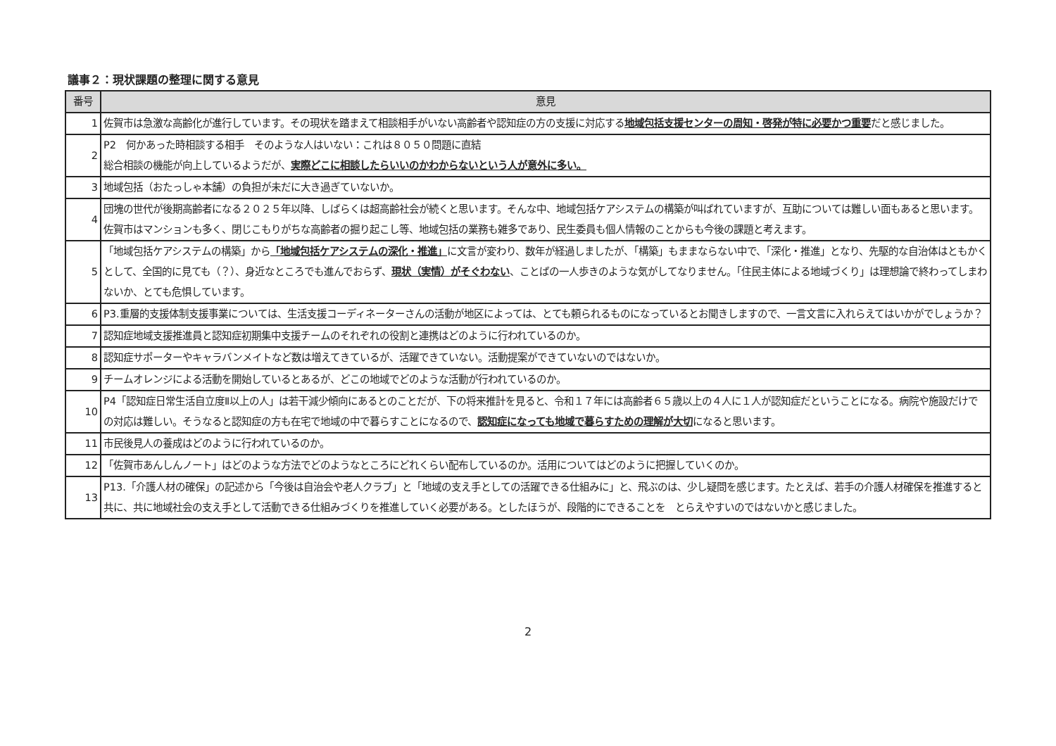議事２：現状課題の整理に関する意見
| 番号 | 意見 |
| --- | --- |
| 1 | 佐賀市は急激な高齢化が進行しています。その現状を踏まえて相談相手がいない高齢者や認知症の方の支援に対応する 地域包括支援センターの周知・啓発が特に必要かつ重要 だと感じました。 |
| 2 | P2 何かあった時相談する相手 そのような人はいない：これは８０５０問題に直結 総合相談の機能が向上しているようだが、 実際どこに相談したらいいのかわからないという人が意外に多い。 |
| 3 | 地域包括（おたっしゃ本舗）の負担が未だに大き過ぎていないか。 |
| 4 | 団塊の世代が後期高齢者になる２０２５年以降、しばらくは超高齢社会が続くと思います。そんな中、地域包括ケアシステムの構築が叫ばれていますが、互助については難しい面もあると思います。佐賀市はマンションも多く、閉じこもりがちな高齢者の掘り起こし等、地域包括の業務も雑多であり、民生委員も個人情報のことからも今後の課題と考えます。 |
| 5 | 「地域包括ケアシステムの構築」から 「地域包括ケアシステムの深化・推進」 に文言が変わり、数年が経過しましたが、「構築」もままならない中で、「深化・推進」となり、先駆的な自治体はともかくとして、全国的に見ても（？）、身近なところでも進んでおらず、 現状（実情）がそぐわない 、ことばの一人歩きのような気がしてなりません。「住民主体による地域づくり」は理想論で終わってしまわないか、とても危惧しています。 |
| 6 | P3.重層的支援体制支援事業については、生活支援コーディネーターさんの活動が地区によっては、とても頼られるものになっているとお聞きしますので、一言文言に入れらえてはいかがでしょうか？ |
| 7 | 認知症地域支援推進員と認知症初期集中支援チームのそれぞれの役割と連携はどのように行われているのか。 |
| 8 | 認知症サポーターやキャラバンメイトなど数は増えてきているが、活躍できていない。活動提案ができていないのではないか。 |
| 9 | チームオレンジによる活動を開始しているとあるが、どこの地域でどのような活動が行われているのか。 |
| 10 | P4「認知症日常生活自立度Ⅱ以上の人」は若干減少傾向にあるとのことだが、下の将来推計を見ると、令和１７年には高齢者６５歳以上の４人に１人が認知症だということになる。病院や施設だけでの対応は難しい。そうなると認知症の方も在宅で地域の中で暮らすことになるので、 認知症になっても地域で暮らすための理解が大切 になると思います。 |
| 11 | 市民後見人の養成はどのように行われているのか。 |
| 12 | 「佐賀市あんしんノート」はどのような方法でどのようなところにどれくらい配布しているのか。活用についてはどのように把握していくのか。 |
| 13 | P13.「介護人材の確保」の記述から「今後は自治会や老人クラブ」と「地域の支え手としての活躍できる仕組みに」と、飛ぶのは、少し疑問を感じます。たとえば、若手の介護人材確保を推進すると共に、共に地域社会の支え手として活動できる仕組みづくりを推進していく必要がある。としたほうが、段階的にできることを とらえやすいのではないかと感じました。 |
2